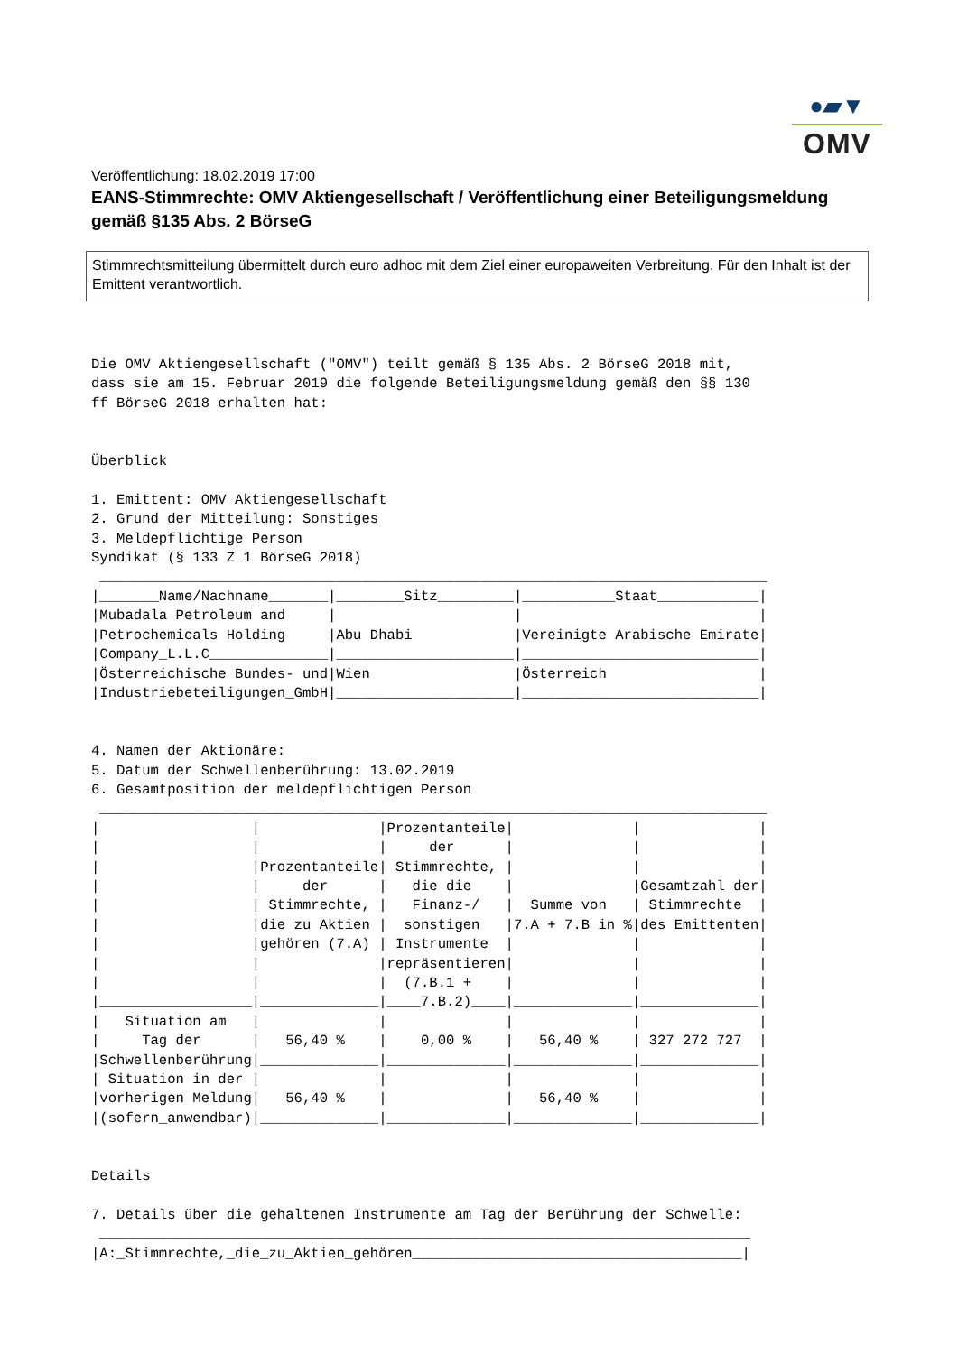●▰▼
OMV
Veröffentlichung: 18.02.2019 17:00
EANS-Stimmrechte: OMV Aktiengesellschaft / Veröffentlichung einer Beteiligungsmeldung gemäß §135 Abs. 2 BörseG
Stimmrechtsmitteilung übermittelt durch euro adhoc mit dem Ziel einer europaweiten Verbreitung. Für den Inhalt ist der Emittent verantwortlich.
Die OMV Aktiengesellschaft ("OMV") teilt gemäß § 135 Abs. 2 BörseG 2018 mit,
dass sie am 15. Februar 2019 die folgende Beteiligungsmeldung gemäß den §§ 130
ff BörseG 2018 erhalten hat:


Überblick

1. Emittent: OMV Aktiengesellschaft
2. Grund der Mitteilung: Sonstiges
3. Meldepflichtige Person
Syndikat (§ 133 Z 1 BörseG 2018)
 _______________________________________________________________________________
|_______Name/Nachname_______|________Sitz_________|___________Staat____________|
|Mubadala Petroleum and     |                     |                            |
|Petrochemicals Holding     |Abu Dhabi            |Vereinigte Arabische Emirate|
|Company_L.L.C______________|_____________________|____________________________|
|Österreichische Bundes- und|Wien                 |Österreich                  |
|Industriebeteiligungen_GmbH|_____________________|____________________________|


4. Namen der Aktionäre:
5. Datum der Schwellenberührung: 13.02.2019
6. Gesamtposition der meldepflichtigen Person
 _______________________________________________________________________________
|                  |              |Prozentanteile|              |              |
|                  |              |     der      |              |              |
|                  |Prozentanteile| Stimmrechte, |              |              |
|                  |     der      |   die die    |              |Gesamtzahl der|
|                  | Stimmrechte, |   Finanz-/   |  Summe von   | Stimmrechte  |
|                  |die zu Aktien |  sonstigen   |7.A + 7.B in %|des Emittenten|
|                  |gehören (7.A) | Instrumente  |              |              |
|                  |              |repräsentieren|              |              |
|                  |              |  (7.B.1 +    |              |              |
|__________________|______________|____7.B.2)____|______________|______________|
|   Situation am   |              |              |              |              |
|     Tag der      |   56,40 %    |    0,00 %    |   56,40 %    | 327 272 727  |
|Schwellenberührung|______________|______________|______________|______________|
| Situation in der |              |              |              |              |
|vorherigen Meldung|   56,40 %    |              |   56,40 %    |              |
|(sofern_anwendbar)|______________|______________|______________|______________|


Details

7. Details über die gehaltenen Instrumente am Tag der Berührung der Schwelle:
 _____________________________________________________________________________
|A:_Stimmrechte,_die_zu_Aktien_gehören_______________________________________|